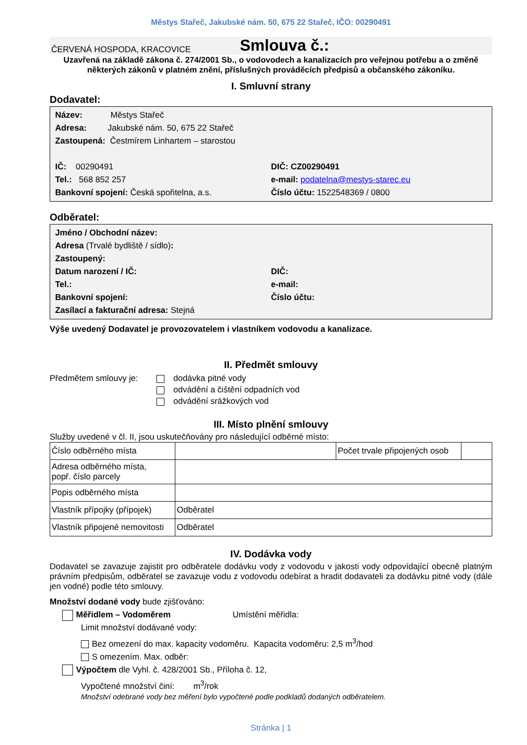Městys Stařeč, Jakubské nám. 50, 675 22 Stařeč, IČO: 00290491
ČERVENÁ HOSPODA, KRACOVICE Smlouva č.:
Uzavřená na základě zákona č. 274/2001 Sb., o vodovodech a kanalizacích pro veřejnou potřebu a o změně některých zákonů v platném znění, příslušných prováděcích předpisů a občanského zákoníku.
I. Smluvní strany
Dodavatel:
Název: Městys Stařeč
Adresa: Jakubské nám. 50, 675 22 Stařeč
Zastoupená: Čestmírem Linhartem – starostou
IČ: 00290491 DIČ: CZ00290491
Tel.: 568 852 257 e-mail: podatelna@mestys-starec.eu
Bankovní spojení: Česká spořitelna, a.s.
Číslo účtu: 1522548369 / 0800
Odběratel:
Jméno / Obchodní název:
Adresa (Trvalé bydliště / sídlo):
Zastoupený:
Datum narození / IČ: DIČ:
Tel.: e-mail:
Bankovní spojení: Číslo účtu:
Zasílací a fakturační adresa: Stejná
Výše uvedený Dodavatel je provozovatelem i vlastníkem vodovodu a kanalizace.
II. Předmět smlouvy
Předmětem smlouvy je: dodávka pitné vody
odvádění a čištění odpadních vod
odvádění srážkových vod
III. Místo plnění smlouvy
Služby uvedené v čl. II, jsou uskutečňovány pro následující odběrné místo:
| Číslo odběrného místa | | Počet trvale připojených osob | |
| Adresa odběrného místa, popř. číslo parcely | | | |
| Popis odběrného místa | | | |
| Vlastník přípojky (přípojek) | Odběratel | | |
| Vlastník připojené nemovitosti | Odběratel | | |
IV. Dodávka vody
Dodavatel se zavazuje zajistit pro odběratele dodávku vody z vodovodu v jakosti vody odpovídající obecně platným právním předpisům, odběratel se zavazuje vodu z vodovodu odebírat a hradit dodavateli za dodávku pitné vody (dále jen vodné) podle této smlouvy.
Množství dodané vody bude zjišťováno:
Měřidlem – Vodoměrem Umístění měřidla:
Limit množství dodávané vody:
Bez omezení do max. kapacity vodoměru. Kapacita vodoměru: 2,5 m<sup>3</sup>/hod
S omezením. Max. odběr:
Výpočtem dle Vyhl. č. 428/2001 Sb., Příloha č. 12,
Vypočtené množství činí: m<sup>3</sup>/rok
Množství odebrané vody bez měření bylo vypočtené podle podkladů dodaných odběratelem.
Stránka | 1